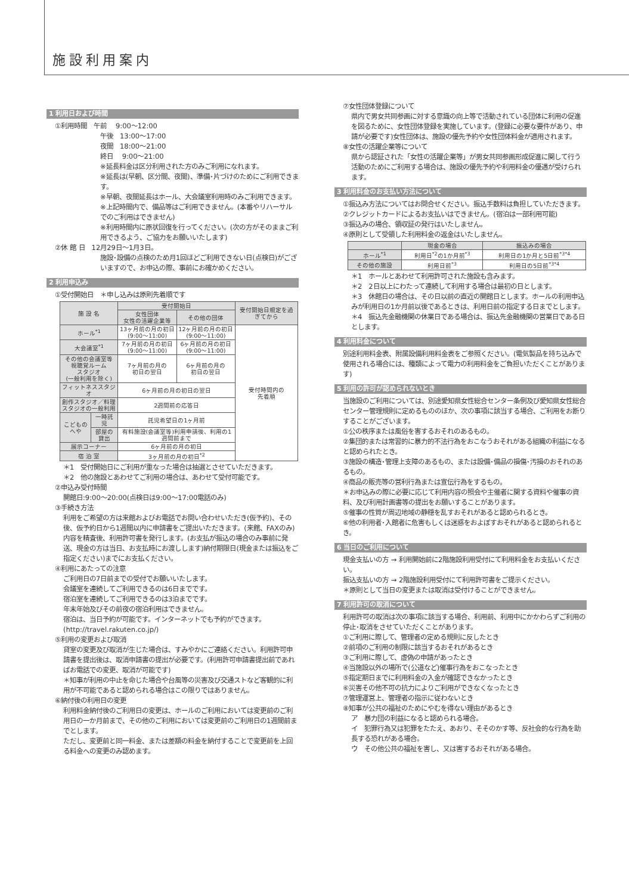施設利用案内
1 利用日および時間
①利用時間　午前　 9:00～12:00
午後　13:00～17:00
夜間　18:00～21:00
終日　 9:00～21:00
※延長料金は区分利用された方のみご利用になれます。
※延長は(早朝、区分間、夜間)、準備･片づけのためにご利用できます。
※早朝、夜間延長はホール、大会議室利用時のみご利用できます。
※上記時間内で、備品等はご利用できません。(本番やリハーサルでのご利用はできません)
※利用時間内に原状回復を行ってください。(次の方がそのままご利用できるよう、ご協力をお願いいたします)
②休 館 日　12月29日～1月3日。
施設･設備の点検のため月1回ほどご利用できない日(点検日)がございますので、お申込の際、事前にお確かめください。
2 利用申込み
①受付開始日　＊申し込みは原則先着順です
| 施 設 名 | | 受付開始日 | | 受付開始日規定を過ぎてから |
| --- | --- | --- | --- | --- |
| | | 女性団体 女性の活躍企業等 | その他の団体 | |
| ホール<sup>*1</sup> | | 13ヶ月前の月の初日 (9:00～11:00) | 12ヶ月前の月の初日 (9:00～11:00) | 受付時間内の 先着順 |
| 大会議室<sup>*1</sup> | | 7ヶ月前の月の初日 (9:00～11:00) | 6ヶ月前の月の初日 (9:00～11:00) | |
| その他の会議室等 視聴覚ルーム スタジオ (一般利用を除く) | | 7ヶ月前の月の 初日の翌日 | 6ヶ月前の月の 初日の翌日 | |
| フィットネススタジオ | | 6ヶ月前の月の初日の翌日 | | |
| 創作スタジオ／料理 スタジオの一般利用 | | 2週間前の応答日 | | |
| こどものへや | 一時託児 | 託児希望日の1ヶ月前 | | |
| | 部屋の貸出 | 有料施設(会議室等)利用申請後、利用の1週間前まで | | |
| 展示コーナー | | 6ヶ月前の月の初日 | | |
| 宿 泊 室 | | 3ヶ月前の月の初日<sup>*2</sup> | | |
＊1　受付開始日にご利用が重なった場合は抽選とさせていただきます。
＊2　他の施設とあわせてご利用の場合は、あわせて受付可能です。
②申込み受付時間
開館日:9:00～20:00(点検日は9:00～17:00電話のみ)
③手続き方法
利用をご希望の方は来館およびお電話でお問い合わせいただき(仮予約)、その後、仮予約日から1週間以内に申請書をご提出いただきます。(来館、FAXのみ)
内容を精査後、利用許可書を発行します。(お支払が振込の場合のみ事前に発送、現金の方は当日、お支払時にお渡しします)納付期限日(現金または振込をご指定ください)までにお支払ください。
④利用にあたっての注意
ご利用日の7日前までの受付でお願いいたします。
会議室を連続してご利用できるのは6日までです。
宿泊室を連続してご利用できるのは3泊までです。
年末年始及びその前夜の宿泊利用はできません。
宿泊は、当日予約が可能です。インターネットでも予約ができます。(http://travel.rakuten.co.jp/)
⑤利用の変更および取消
貸室の変更及び取消が生じた場合は、すみやかにご連絡ください。利用許可申請書を提出後は、取消申請書の提出が必要です。(利用許可申請書提出前であればお電話での変更、取消が可能です)
＊知事が利用の中止を命じた場合や台風等の災害及び交通ストなど客観的に利用が不可能であると認められる場合はこの限りではありません。
⑥納付後の利用日の変更
利用料金納付後のご利用日の変更は、ホールのご利用においては変更前のご利用日の一か月前まで、その他のご利用においては変更前のご利用日の1週間前までとします。
ただし、変更前と同一料金、または差額の料金を納付することで変更前を上回る料金への変更のみ認めます。
⑦女性団体登録について
県内で男女共同参画に対する意識の向上等で活動されている団体に利用の促進を図るために、女性団体登録を実施しています。(登録に必要な要件があり、申請が必要です)女性団体は、施設の優先予約や女性団体料金が適用されます。
⑧女性の活躍企業等について
県から認証された「女性の活躍企業等」が男女共同参画形成促進に関して行う活動のためにご利用する場合は、施設の優先予約や利用料金の優遇が受けられます。
3 利用料金のお支払い方法について
①振込み方法についてはお問合せください。振込手数料は負担していただきます。
②クレジットカードによるお支払いはできません。(宿泊は一部利用可能)
③振込みの場合、領収証の発行はいたしません。
④原則として受領した利用料金の返金はいたしません。
| | 現金の場合 | 振込みの場合 |
| --- | --- | --- |
| ホール<sup>*1</sup> | 利用日<sup>*2</sup>の1か月前<sup>*3</sup> | 利用日の1か月と5日前<sup>*3*4</sup> |
| その他の施設 | 利用日前<sup>*3</sup> | 利用日の5日前<sup>*3*4</sup> |
＊1　ホールとあわせて利用許可された施設も含みます。
＊2　2日以上にわたって連続して利用する場合は最初の日とします。
＊3　休館日の場合は、その日以前の直近の開館日とします。ホールの利用申込みが利用日の1か月前以後であるときは、利用日前の指定する日までとします。
＊4　振込先金融機関の休業日である場合は、振込先金融機関の営業日である日とします。
4 利用料金について
別途利用料金表、附属設備利用料金表をご参照ください。(電気製品を持ち込みで使用される場合には、種類によって電力の利用料金をご負担いただくことがあります)
5 利用の許可が認められないとき
当施設のご利用については、別途愛知県女性総合センター条例及び愛知県女性総合センター管理規則に定めるもののほか、次の事項に該当する場合、ご利用をお断りすることがございます。
①公の秩序または風俗を害するおそれのあるもの。
②集団的または常習的に暴力的不法行為をおこなうおそれがある組織の利益になると認められたとき。
③施設の構造･管理上支障のあるもの、または設備･備品の損傷･汚損のおそれのあるもの。
④商品の販売等の営利行為または宣伝行為をするもの。
＊お申込みの際に必要に応じて利用内容の照会や主催者に関する資料や催事の資料、及び利用計画書等の提出をお願いすることがあります。
⑤催事の性質が周辺地域の静穏を乱すおそれがあると認められるとき。
⑥他の利用者･入館者に危害もしくは迷惑をおよぼすおそれがあると認められるとき。
6 当日のご利用について
現金支払いの方 → 利用開始前に2階施設利用受付にて利用料金をお支払いください。
振込支払いの方 → 2階施設利用受付にて利用許可書をご提示ください。
＊原則として当日の変更または取消は受付けることができません。
7 利用許可の取消について
利用許可の取消は次の事項に該当する場合、利用前、利用中にかかわらずご利用の停止･取消をさせていただくことがあります。
①ご利用に際して、管理者の定める規則に反したとき
②前項のご利用の制限に該当するおそれがあるとき
③ご利用に際して、虚偽の申請があったとき
④当施設以外の場所で(公道など)催事行為をおこなったとき
⑤指定期日までに利用料金の入金が確認できなかったとき
⑥災害その他不可の抗力によりご利用ができなくなったとき
⑦管理運営上、管理者の指示に従わないとき
⑧知事が公共の福祉のためにやむを得ない理由があるとき
ア　暴力団の利益になると認められる場合。
イ　犯罪行為又は犯罪をたたえ、あおり、そそのかす等、反社会的な行為を助長する恐れがある場合。
ウ　その他公共の福祉を害し、又は害するおそれがある場合。